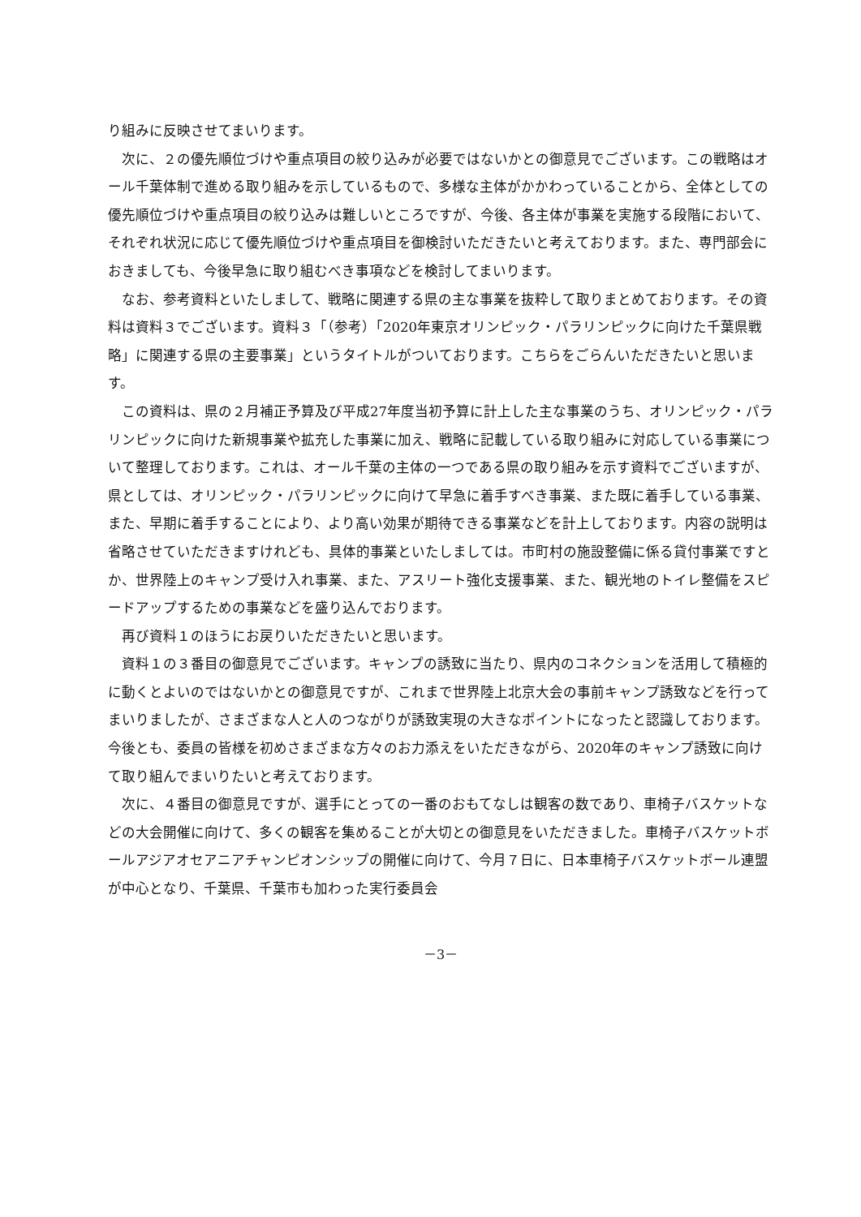り組みに反映させてまいります。
　次に、２の優先順位づけや重点項目の絞り込みが必要ではないかとの御意見でございます。この戦略はオール千葉体制で進める取り組みを示しているもので、多様な主体がかかわっていることから、全体としての優先順位づけや重点項目の絞り込みは難しいところですが、今後、各主体が事業を実施する段階において、それぞれ状況に応じて優先順位づけや重点項目を御検討いただきたいと考えております。また、専門部会におきましても、今後早急に取り組むべき事項などを検討してまいります。
　なお、参考資料といたしまして、戦略に関連する県の主な事業を抜粋して取りまとめております。その資料は資料３でございます。資料３「（参考）「2020年東京オリンピック・パラリンピックに向けた千葉県戦略」に関連する県の主要事業」というタイトルがついております。こちらをごらんいただきたいと思います。
　この資料は、県の２月補正予算及び平成27年度当初予算に計上した主な事業のうち、オリンピック・パラリンピックに向けた新規事業や拡充した事業に加え、戦略に記載している取り組みに対応している事業について整理しております。これは、オール千葉の主体の一つである県の取り組みを示す資料でございますが、県としては、オリンピック・パラリンピックに向けて早急に着手すべき事業、また既に着手している事業、また、早期に着手することにより、より高い効果が期待できる事業などを計上しております。内容の説明は省略させていただきますけれども、具体的事業といたしましては。市町村の施設整備に係る貸付事業ですとか、世界陸上のキャンプ受け入れ事業、また、アスリート強化支援事業、また、観光地のトイレ整備をスピードアップするための事業などを盛り込んでおります。
　再び資料１のほうにお戻りいただきたいと思います。
　資料１の３番目の御意見でございます。キャンプの誘致に当たり、県内のコネクションを活用して積極的に動くとよいのではないかとの御意見ですが、これまで世界陸上北京大会の事前キャンプ誘致などを行ってまいりましたが、さまざまな人と人のつながりが誘致実現の大きなポイントになったと認識しております。今後とも、委員の皆様を初めさまざまな方々のお力添えをいただきながら、2020年のキャンプ誘致に向けて取り組んでまいりたいと考えております。
　次に、４番目の御意見ですが、選手にとっての一番のおもてなしは観客の数であり、車椅子バスケットなどの大会開催に向けて、多くの観客を集めることが大切との御意見をいただきました。車椅子バスケットボールアジアオセアニアチャンピオンシップの開催に向けて、今月７日に、日本車椅子バスケットボール連盟が中心となり、千葉県、千葉市も加わった実行委員会
－3－